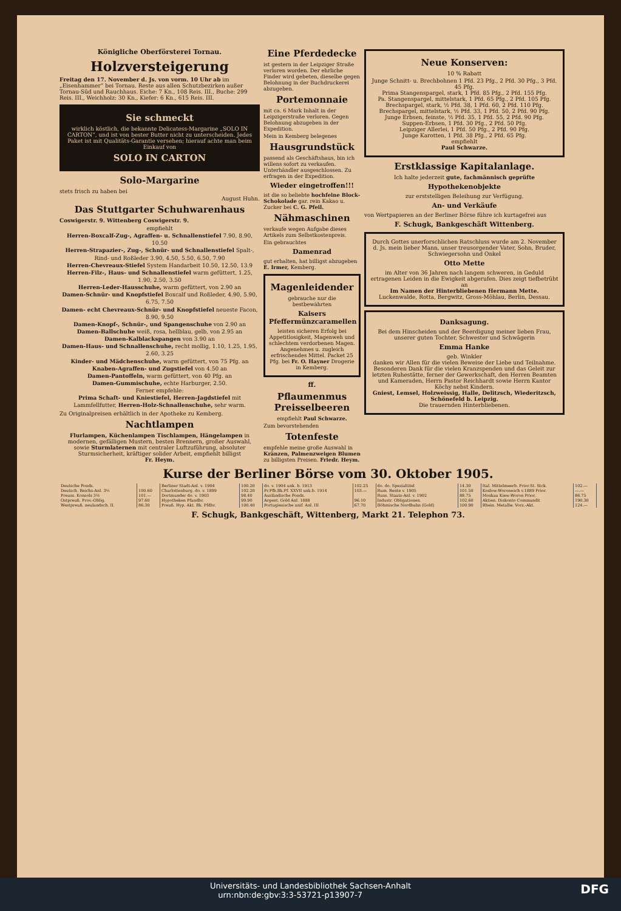Königliche Oberförsterei Tornau.
Holzversteigerung
Freitag den 17. November d. Js. von vorm. 10 Uhr ab im „Eisenhammer“ bei Tornau. Reste aus allen Schutzbezirken außer Tornau-Süd und Rauchhaus. Eiche: 7 Kn., 108 Reis. III., Buche: 299 Reis. III., Weichholz: 30 Kn., Kiefer: 6 Kn., 615 Reis. III.
Sie schmeckt
wirklich köstlich, die bekannte Delicatess-Margarine „SOLO IN CARTON“, und ist von bester Butter nicht zu unterscheiden. Jedes Paket ist mit Qualitäts-Garantie versehen; hierauf achte man beim Einkauf von
SOLO IN CARTON
Solo-Margarine
stets frisch zu haben bei
August Huhn.
Das Stuttgarter Schuhwarenhaus
Coswigerstr. 9. Wittenberg Coswigerstr. 9.
empfiehlt
Herren-Boxcalf-Zug-, Agraffen- u. Schnallenstiefel 7.90, 8.90, 10.50
Herren-Strapazier-, Zug-, Schnür- und Schnallenstiefel Spalt-, Rind- und Roßleder 3.90, 4.50, 5.50, 6.50, 7.90
Herren-Chevreaux-Stiefel System Handarbeit 10.50, 12.50, 13.9
Herren-Filz-, Haus- und Schnallenstiefel warm gefüttert, 1.25, 1.90, 2.50, 3.50
Herren-Leder-Hausschuhe, warm gefüttert, von 2.90 an
Damen-Schnür- und Knopfstiefel Boxcalf und Roßleder, 4.90, 5.90, 6.75, 7.50
Damen- echt Chevreaux-Schnür- und Knopfstiefel neueste Facon, 8.90, 9.50
Damen-Knopf-, Schnür-, und Spangenschuhe von 2.90 an
Damen-Ballschuhe weiß, rosa, hellblau, gelb, von 2.95 an
Damen-Kalblackspangen von 3.90 an
Damen-Haus- und Schnallenschuhe, recht mollig, 1.10, 1.25, 1.95, 2.60, 3.25
Kinder- und Mädchenschuhe, warm gefüttert, von 75 Pfg. an
Knaben-Agraffen- und Zugstiefel von 4.50 an
Damen-Pantoffeln, warm gefüttert, von 40 Pfg. an
Damen-Gummischuhe, echte Harburger, 2.50.
Ferner empfehle:
Prima Schaft- und Kniestiefel, Herren-Jagdstiefel mit Lammfellfutter, Herren-Holz-Schnallenschuhe, sehr warm.
Zu Originalpreisen erhältlich in der Apotheke zu Kemberg.
Nachtlampen
Flurlampen, Küchenlampen Tischlampen, Hängelampen in modernen, gefälligen Mustern, besten Brennern, großer Auswahl, sowie Sturmlaternen mit centraler Luftzuführung, absoluter Sturmsicherheit, kräftiger solider Arbeit, empfiehlt billigst
Fr. Heym.
Eine Pferdedecke
ist gestern in der Leipziger Straße verloren worden. Der ehrliche Finder wird gebeten, dieselbe gegen Belohnung in der Buchdruckerei abzugeben.
Portemonnaie
mit ca. 6 Mark Inhalt in der Leipzigerstraße verloren. Gegen Belohnung abzugeben in der Expedition.
Mein in Kemberg belegenes
Hausgrundstück
passend als Geschäftshaus, bin ich willens sofort zu verkaufen. Unterhändler ausgeschlossen. Zu erfragen in der Expedition.
Wieder eingetroffen!!!
ist die so beliebte hochfeine Block-Schokolade gar. rein Kakao u. Zucker bei C. G. Pfeil.
Nähmaschinen
verkaufe wegen Aufgabe dieses Artikels zum Selbstkostenpreis.
Ein gebrauchtes
Damenrad
gut erhalten, hat billigst abzugeben E. Irmer, Kemberg.
Magenleidender
gebrauche nur die bestbewährten
Kaisers Pfeffermünzcaramellen
leisten sicheren Erfolg bei Appetitlosigkeit, Magenweh und schlechtem verdorbenen Magen. Angenehmes u. zugleich erfrischendes Mittel. Packet 25 Pfg. bei Fr. O. Hayner Drogerie in Kemberg.
ff.
Pflaumenmus Preisselbeeren
empfiehlt Paul Schwarze.
Zum bevorstehenden
Totenfeste
empfehle meine große Auswahl in Kränzen, Palmenzweigen Blumen zu billigsten Preisen. Friedr. Heym.
Neue Konserven:
10 % Rabatt
Junge Schnitt- u. Brechbohnen 1 Pfd. 23 Pfg., 2 Pfd. 30 Pfg., 3 Pfd. 45 Pfg.
Prima Stangenspargel, stark, 1 Pfd. 85 Pfg., 2 Pfd. 155 Pfg.
Pa. Stangenspargel, mittelstark, 1 Pfd. 65 Pfg., 2 Pfd. 105 Pfg.
Brechspargel, stark, ½ Pfd. 38, 1 Pfd. 60, 2 Pfd. 110 Pfg.
Brechspargel, mittelstark, ½ Pfd. 33, 1 Pfd. 50, 2 Pfd. 90 Pfg.
Junge Erbsen, feinste, ½ Pfd. 35, 1 Pfd. 55, 2 Pfd. 90 Pfg.
Suppen-Erbsen, 1 Pfd. 30 Pfg., 2 Pfd. 50 Pfg.
Leipziger Allerlei, 1 Pfd. 50 Pfg., 2 Pfd. 90 Pfg.
Junge Karotten, 1 Pfd. 38 Pfg., 2 Pfd. 65 Pfg.
empfiehlt
Paul Schwarze.
Erstklassige Kapitalanlage.
Ich halte jederzeit gute, fachmännisch geprüfte
Hypothekenobjekte
zur erststelligen Beleihung zur Verfügung.
An- und Verkäufe
von Wertpapieren an der Berliner Börse führe ich kurtagefrei aus
F. Schugk, Bankgeschäft Wittenberg.
Durch Gottes unerforschlichen Ratschluss wurde am 2. November d. Js. mein lieber Mann, unser treusorgender Vater, Sohn, Bruder, Schwiegersohn und Onkel
Otto Mette
im Alter von 36 Jahren nach langem schweren, in Geduld ertragenen Leiden in die Ewigkeit abgerufen. Dies zeigt tiefbetrübt an
Im Namen der Hinterbliebenen Hermann Mette.
Luckenwalde, Rotta, Bergwitz, Gross-Möhlau, Berlin, Dessau.
Danksagung.
Bei dem Hinscheiden und der Beerdigung meiner lieben Frau, unserer guten Tochter, Schwester und Schwägerin
Emma Hanke
geb. Winkler
danken wir Allen für die vielen Beweise der Liebe und Teilnahme. Besonderen Dank für die vielen Kranzspenden und das Geleit zur letzten Ruhestätte, ferner der Gewerkschaft, den Herren Beamten und Kameraden, Herrn Pastor Reichhardt sowie Herrn Kantor Köchy nebst Kindern.
Gniest, Lemsel, Holzweissig, Halle, Delitzsch, Wiederitzsch, Schönefeld b. Leipzig.
Die trauernden Hinterbliebenen.
Kurse der Berliner Börse vom 30. Oktober 1905.
| Deutsche Fonds. | | Berliner Stadt-Anl. v. 1904 | 100.20 | do. v. 1904 unk. b. 1913 | 102.25 | do. do. Spezialtitel | 14.30 | Ital. Mittelmeerb. Prior.St. Stck. | 102.— |
| Deutsch. Reichs-Anl. 3½ | 100.60 | Charlottenburg. do. v. 1899 | 102.20 | Pr.Pfb.Bk.Pf. XXVII unk.b. 1914 | 103.— | Rum. Rente v. 1905 | 101.50 | Koslow-Woronesch v.1889 Prior. | —.— |
| Preuss. Konsols 3½ | 101.— | Dortmunder do. v. 1903 | 98.40 | Ausländische Fonds. | | Russ. Staats-Anl. v. 1902 | 88.75 | Moskau Kiew-Woron Prior. | 86.75 |
| Ostpreuß. Prov.-Oblig. | 97.60 | Hypotheken Pfandbr. | 99.90 | Argent. Gold Anl. 1888 | 96.10 | Industr. Obligationen. | 102.60 | Aktien. Diskonto Commandit | 190.30 |
| Westpreuß. neulandsch. II. | 86.30 | Preuß. Hyp. Akt. Bk. Pfdbr. | 100.40 | Portugiesische unif. Anl. III | 67.70 | Böhmische Nordbahn (Gold) | 100.90 | Rhein. Metallw. Vorz.-Akt. | 124.— |
F. Schugk, Bankgeschäft, Wittenberg, Markt 21. Telephon 73.
Universitäts- und Landesbibliothek Sachsen-Anhalt
urn:nbn:de:gbv:3:3-53721-p13907-7 DFG